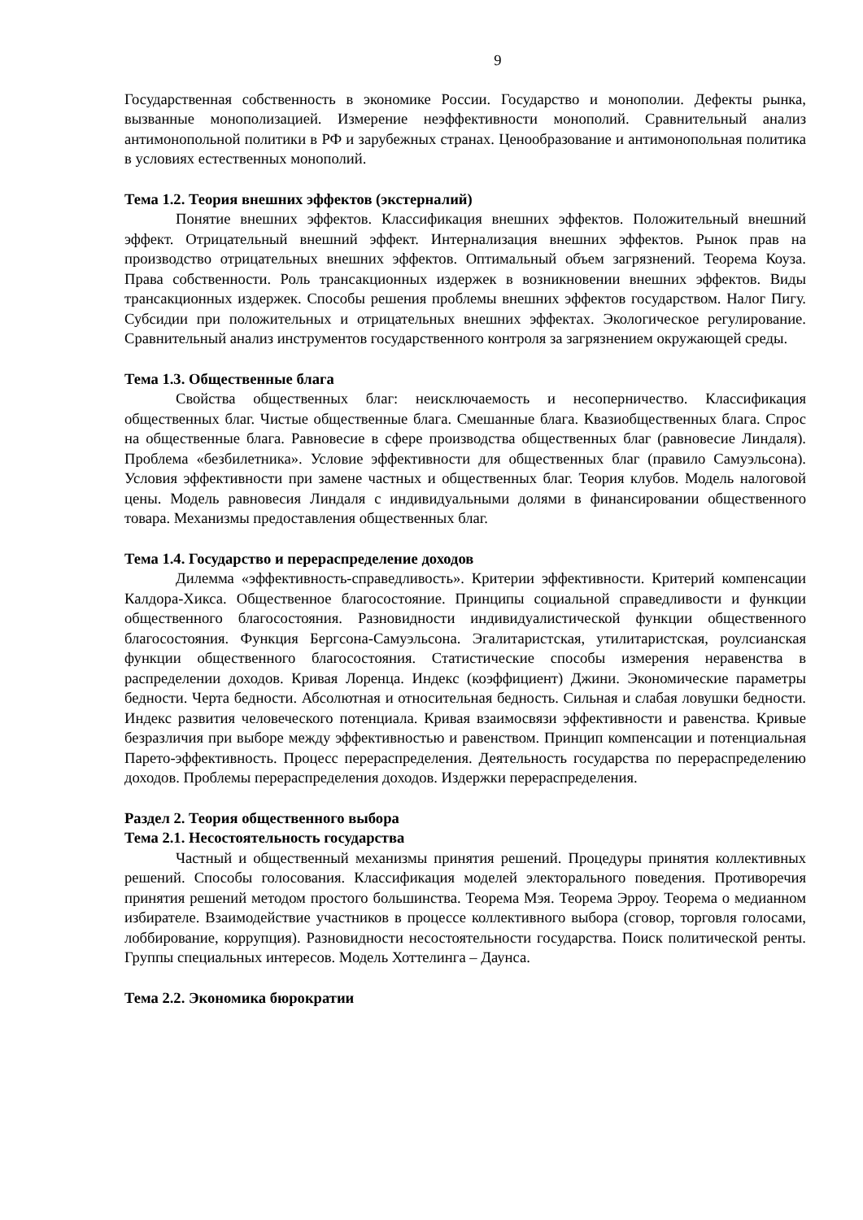9
Государственная собственность в экономике России. Государство и монополии. Дефекты рынка, вызванные монополизацией. Измерение неэффективности монополий. Сравнительный анализ антимонопольной политики в РФ и зарубежных странах. Ценообразование и антимонопольная политика в условиях естественных монополий.
Тема 1.2. Теория внешних эффектов (экстерналий)
Понятие внешних эффектов. Классификация внешних эффектов. Положительный внешний эффект. Отрицательный внешний эффект. Интернализация внешних эффектов. Рынок прав на производство отрицательных внешних эффектов. Оптимальный объем загрязнений. Теорема Коуза. Права собственности. Роль трансакционных издержек в возникновении внешних эффектов. Виды трансакционных издержек. Способы решения проблемы внешних эффектов государством. Налог Пигу. Субсидии при положительных и отрицательных внешних эффектах. Экологическое регулирование. Сравнительный анализ инструментов государственного контроля за загрязнением окружающей среды.
Тема 1.3. Общественные блага
Свойства общественных благ: неисключаемость и несоперничество. Классификация общественных благ. Чистые общественные блага. Смешанные блага. Квазиобщественных блага. Спрос на общественные блага. Равновесие в сфере производства общественных благ (равновесие Линдаля). Проблема «безбилетника». Условие эффективности для общественных благ (правило Самуэльсона). Условия эффективности при замене частных и общественных благ. Теория клубов. Модель налоговой цены. Модель равновесия Линдаля с индивидуальными долями в финансировании общественного товара. Механизмы предоставления общественных благ.
Тема 1.4. Государство и перераспределение доходов
Дилемма «эффективность-справедливость». Критерии эффективности. Критерий компенсации Калдора-Хикса. Общественное благосостояние. Принципы социальной справедливости и функции общественного благосостояния. Разновидности индивидуалистической функции общественного благосостояния. Функция Бергсона-Самуэльсона. Эгалитаристская, утилитаристская, роулсианская функции общественного благосостояния. Статистические способы измерения неравенства в распределении доходов. Кривая Лоренца. Индекс (коэффициент) Джини. Экономические параметры бедности. Черта бедности. Абсолютная и относительная бедность. Сильная и слабая ловушки бедности. Индекс развития человеческого потенциала. Кривая взаимосвязи эффективности и равенства. Кривые безразличия при выборе между эффективностью и равенством. Принцип компенсации и потенциальная Парето-эффективность. Процесс перераспределения. Деятельность государства по перераспределению доходов. Проблемы перераспределения доходов. Издержки перераспределения.
Раздел 2. Теория общественного выбора
Тема 2.1. Несостоятельность государства
Частный и общественный механизмы принятия решений. Процедуры принятия коллективных решений. Способы голосования. Классификация моделей электорального поведения. Противоречия принятия решений методом простого большинства. Теорема Мэя. Теорема Эрроу. Теорема о медианном избирателе. Взаимодействие участников в процессе коллективного выбора (сговор, торговля голосами, лоббирование, коррупция). Разновидности несостоятельности государства. Поиск политической ренты. Группы специальных интересов. Модель Хоттелинга – Даунса.
Тема 2.2. Экономика бюрократии